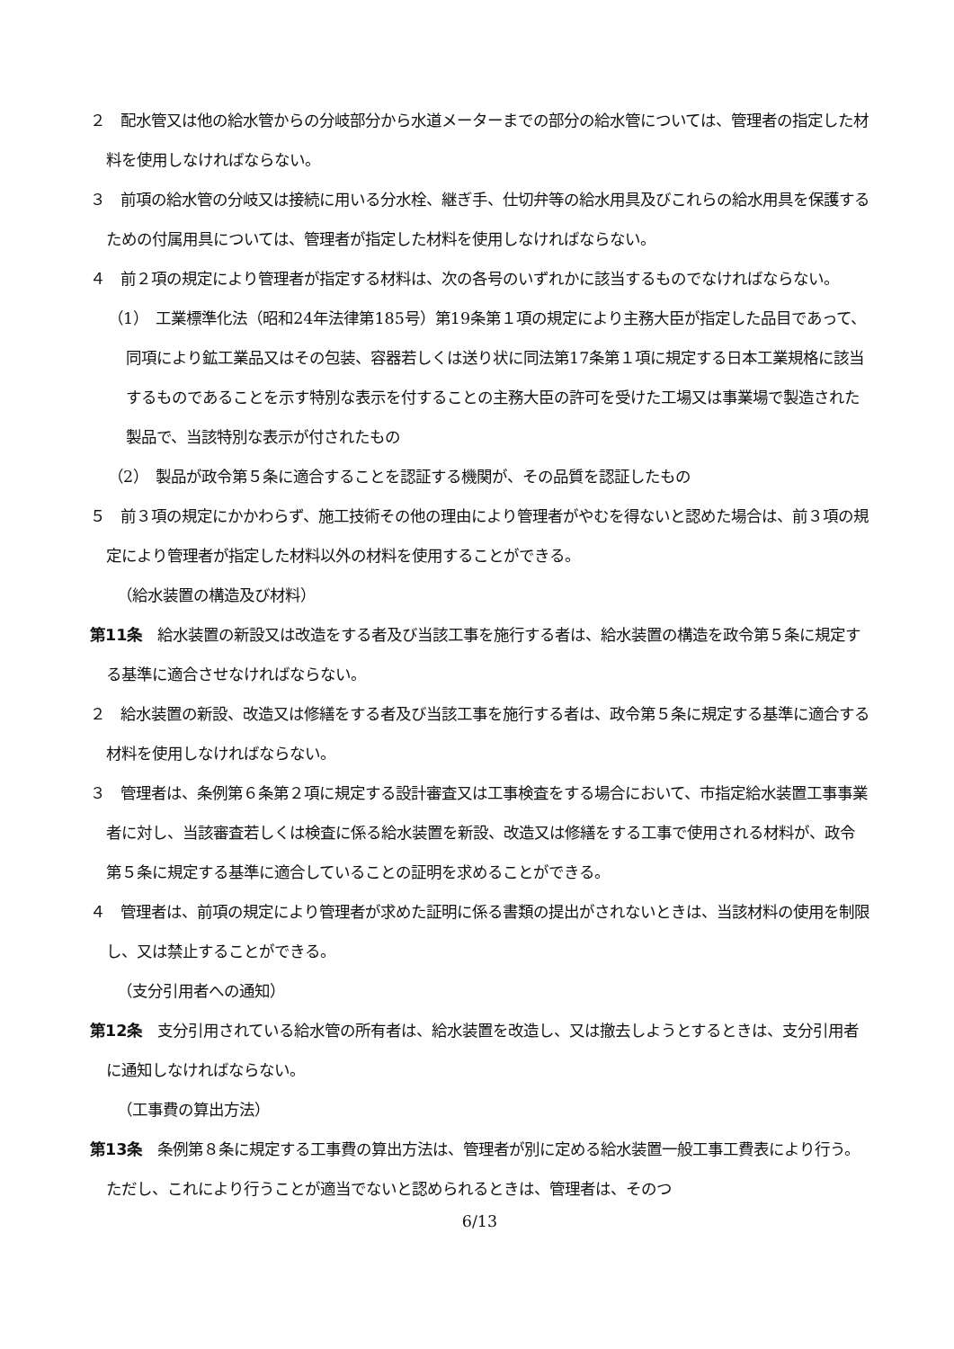２　配水管又は他の給水管からの分岐部分から水道メーターまでの部分の給水管については、管理者の指定した材料を使用しなければならない。
３　前項の給水管の分岐又は接続に用いる分水栓、継ぎ手、仕切弁等の給水用具及びこれらの給水用具を保護するための付属用具については、管理者が指定した材料を使用しなければならない。
４　前２項の規定により管理者が指定する材料は、次の各号のいずれかに該当するものでなければならない。
（1）　工業標準化法（昭和24年法律第185号）第19条第１項の規定により主務大臣が指定した品目であって、同項により鉱工業品又はその包装、容器若しくは送り状に同法第17条第１項に規定する日本工業規格に該当するものであることを示す特別な表示を付することの主務大臣の許可を受けた工場又は事業場で製造された製品で、当該特別な表示が付されたもの
（2）　製品が政令第５条に適合することを認証する機関が、その品質を認証したもの
５　前３項の規定にかかわらず、施工技術その他の理由により管理者がやむを得ないと認めた場合は、前３項の規定により管理者が指定した材料以外の材料を使用することができる。
（給水装置の構造及び材料）
第11条　給水装置の新設又は改造をする者及び当該工事を施行する者は、給水装置の構造を政令第５条に規定する基準に適合させなければならない。
２　給水装置の新設、改造又は修繕をする者及び当該工事を施行する者は、政令第５条に規定する基準に適合する材料を使用しなければならない。
３　管理者は、条例第６条第２項に規定する設計審査又は工事検査をする場合において、市指定給水装置工事事業者に対し、当該審査若しくは検査に係る給水装置を新設、改造又は修繕をする工事で使用される材料が、政令第５条に規定する基準に適合していることの証明を求めることができる。
４　管理者は、前項の規定により管理者が求めた証明に係る書類の提出がされないときは、当該材料の使用を制限し、又は禁止することができる。
（支分引用者への通知）
第12条　支分引用されている給水管の所有者は、給水装置を改造し、又は撤去しようとするときは、支分引用者に通知しなければならない。
（工事費の算出方法）
第13条　条例第８条に規定する工事費の算出方法は、管理者が別に定める給水装置一般工事工費表により行う。ただし、これにより行うことが適当でないと認められるときは、管理者は、そのつ
6/13